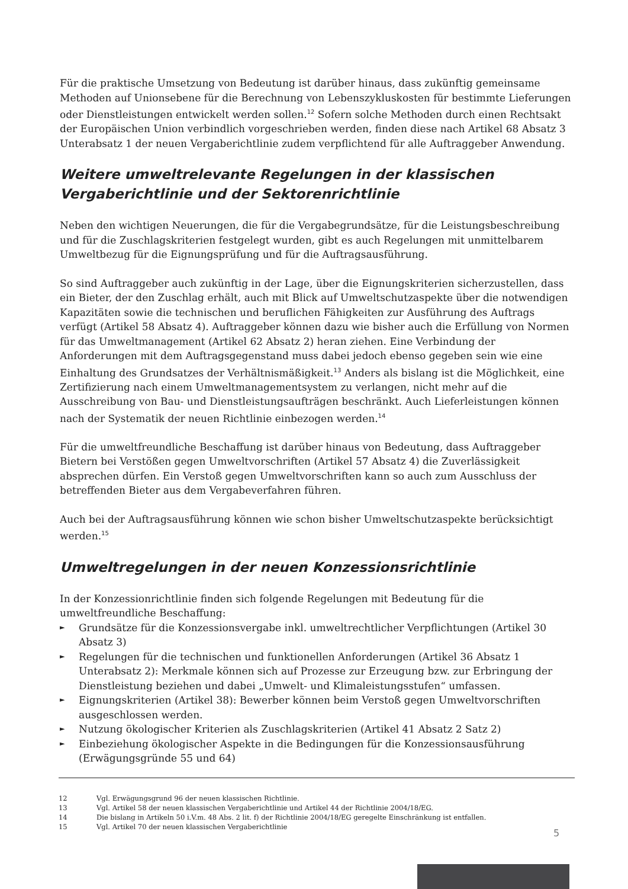Für die praktische Umsetzung von Bedeutung ist darüber hinaus, dass zukünftig gemeinsame Methoden auf Unionsebene für die Berechnung von Lebenszykluskosten für bestimmte Lieferungen oder Dienstleistungen entwickelt werden sollen.<sup>12</sup> Sofern solche Methoden durch einen Rechtsakt der Europäischen Union verbindlich vorgeschrieben werden, finden diese nach Artikel 68 Absatz 3 Unterabsatz 1 der neuen Vergaberichtlinie zudem verpflichtend für alle Auftraggeber Anwendung.
Weitere umweltrelevante Regelungen in der klassischen Vergaberichtlinie und der Sektorenrichtlinie
Neben den wichtigen Neuerungen, die für die Vergabegrundsätze, für die Leistungsbeschreibung und für die Zuschlagskriterien festgelegt wurden, gibt es auch Regelungen mit unmittelbarem Umweltbezug für die Eignungsprüfung und für die Auftragsausführung.
So sind Auftraggeber auch zukünftig in der Lage, über die Eignungskriterien sicherzustellen, dass ein Bieter, der den Zuschlag erhält, auch mit Blick auf Umweltschutzaspekte über die notwendigen Kapazitäten sowie die technischen und beruflichen Fähigkeiten zur Ausführung des Auftrags verfügt (Artikel 58 Absatz 4). Auftraggeber können dazu wie bisher auch die Erfüllung von Normen für das Umweltmanagement (Artikel 62 Absatz 2) heran ziehen. Eine Verbindung der Anforderungen mit dem Auftragsgegenstand muss dabei jedoch ebenso gegeben sein wie eine Einhaltung des Grundsatzes der Verhältnismäßigkeit.<sup>13</sup> Anders als bislang ist die Möglichkeit, eine Zertifizierung nach einem Umweltmanagementsystem zu verlangen, nicht mehr auf die Ausschreibung von Bau- und Dienstleistungsaufträgen beschränkt. Auch Lieferleistungen können nach der Systematik der neuen Richtlinie einbezogen werden.<sup>14</sup>
Für die umweltfreundliche Beschaffung ist darüber hinaus von Bedeutung, dass Auftraggeber Bietern bei Verstößen gegen Umweltvorschriften (Artikel 57 Absatz 4) die Zuverlässigkeit absprechen dürfen. Ein Verstoß gegen Umweltvorschriften kann so auch zum Ausschluss der betreffenden Bieter aus dem Vergabeverfahren führen.
Auch bei der Auftragsausführung können wie schon bisher Umweltschutzaspekte berücksichtigt werden.<sup>15</sup>
Umweltregelungen in der neuen Konzessionsrichtlinie
In der Konzessionrichtlinie finden sich folgende Regelungen mit Bedeutung für die umweltfreundliche Beschaffung:
► Grundsätze für die Konzessionsvergabe inkl. umweltrechtlicher Verpflichtungen (Artikel 30 Absatz 3)
► Regelungen für die technischen und funktionellen Anforderungen (Artikel 36 Absatz 1 Unterabsatz 2): Merkmale können sich auf Prozesse zur Erzeugung bzw. zur Erbringung der Dienstleistung beziehen und dabei „Umwelt- und Klimaleistungsstufen“ umfassen.
► Eignungskriterien (Artikel 38): Bewerber können beim Verstoß gegen Umweltvorschriften ausgeschlossen werden.
► Nutzung ökologischer Kriterien als Zuschlagskriterien (Artikel 41 Absatz 2 Satz 2)
► Einbeziehung ökologischer Aspekte in die Bedingungen für die Konzessionsausführung (Erwägungsgründe 55 und 64)
12 Vgl. Erwägungsgrund 96 der neuen klassischen Richtlinie.
13 Vgl. Artikel 58 der neuen klassischen Vergaberichtlinie und Artikel 44 der Richtlinie 2004/18/EG.
14 Die bislang in Artikeln 50 i.V.m. 48 Abs. 2 lit. f) der Richtlinie 2004/18/EG geregelte Einschränkung ist entfallen.
15 Vgl. Artikel 70 der neuen klassischen Vergaberichtlinie
5